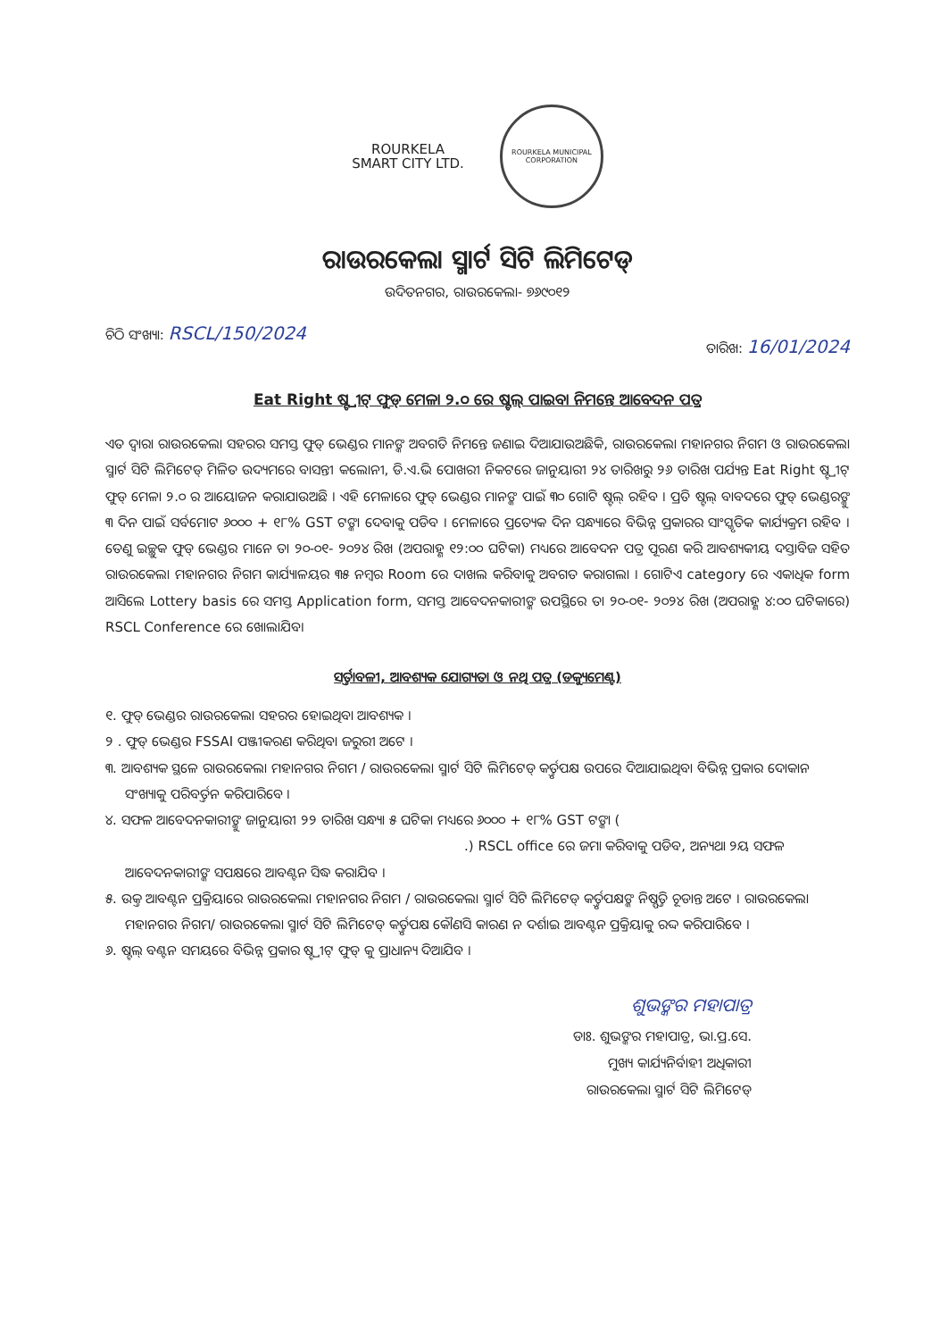ROURKELA
SMART CITY LTD.
ROURKELA MUNICIPAL CORPORATION
ରାଉରକେଲା ସ୍ମାର୍ଟ ସିଟି ଲିମିଟେଡ୍
ଉଦିତନଗର, ରାଉରକେଲା- ୭୬୯୦୧୨
ଚିଠି ସଂଖ୍ୟା: RSCL/150/2024
ତାରିଖ: 16/01/2024
Eat Right ଷ୍ଟ୍ରୀଟ୍ ଫୁଡ୍ ମେଳା ୨.୦ ରେ ଷ୍ଟଲ୍ ପାଇବା ନିମନ୍ତେ ଆବେଦନ ପତ୍ର
ଏତ ଦ୍ୱାରା ରାଉରକେଲା ସହରର ସମସ୍ତ ଫୁଡ୍ ଭେଣ୍ଡର ମାନଙ୍କ ଅବଗତି ନିମନ୍ତେ ଜଣାଇ ଦିଆଯାଉଅଛିକି, ରାଉରକେଲା ମହାନଗର ନିଗମ ଓ ରାଉରକେଲା ସ୍ମାର୍ଟ ସିଟି ଲିମିଟେଡ୍ ମିଳିତ ଉଦ୍ୟମରେ ବାସନ୍ତୀ କଲୋନୀ, ଡି.ଏ.ଭି ପୋଖରୀ ନିକଟରେ ଜାନୁୟାରୀ ୨୪ ତାରିଖରୁ ୨୬ ତାରିଖ ପର୍ଯ୍ୟନ୍ତ Eat Right ଷ୍ଟ୍ରୀଟ୍ ଫୁଡ୍ ମେଳା ୨.୦ ର ଆୟୋଜନ କରାଯାଉଅଛି । ଏହି ମେଳାରେ ଫୁଡ୍ ଭେଣ୍ଡର ମାନଙ୍କ ପାଇଁ ୩୦ ଗୋଟି ଷ୍ଟଲ୍ ରହିବ । ପ୍ରତି ଷ୍ଟଲ୍ ବାବଦରେ ଫୁଡ୍ ଭେଣ୍ଡରଙ୍କୁ ୩ ଦିନ ପାଇଁ ସର୍ବମୋଟ ୬୦୦୦ + ୧୮% GST ଟଙ୍କା ଦେବାକୁ ପଡିବ । ମେଳାରେ ପ୍ରତ୍ୟେକ ଦିନ ସନ୍ଧ୍ୟାରେ ବିଭିନ୍ନ ପ୍ରକାରର ସାଂସ୍କୃତିକ କାର୍ଯ୍ୟକ୍ରମ ରହିବ । ତେଣୁ ଇଚ୍ଛୁକ ଫୁଡ୍ ଭେଣ୍ଡର ମାନେ ତା ୨୦-୦୧- ୨୦୨୪ ରିଖ (ଅପରାହ୍ଣ ୧୨:୦୦ ଘଟିକା) ମଧ୍ୟରେ ଆବେଦନ ପତ୍ର ପୂରଣ କରି ଆବଶ୍ୟକୀୟ ଦସ୍ତାବିଜ ସହିତ ରାଉରକେଲା ମହାନଗର ନିଗମ କାର୍ଯ୍ୟାଳୟର ୩୫ ନମ୍ବର Room ରେ ଦାଖଲ କରିବାକୁ ଅବଗତ କରାଗଲା । ଗୋଟିଏ category ରେ ଏକାଧିକ form ଆସିଲେ Lottery basis ରେ ସମସ୍ତ Application form, ସମସ୍ତ ଆବେଦନକାରୀଙ୍କ ଉପସ୍ଥିରେ ତା ୨୦-୦୧- ୨୦୨୪ ରିଖ (ଅପରାହ୍ଣ ୪:୦୦ ଘଟିକାରେ) RSCL Conference ରେ ଖୋଲାଯିବ।
ସର୍ତ୍ତାବଳୀ, ଆବଶ୍ୟକ ଯୋଗ୍ୟତା ଓ ନଥି ପତ୍ର (ଡକ୍ୟୁମେଣ୍ଟ)
୧. ଫୁଡ୍ ଭେଣ୍ଡର ରାଉରକେଲା ସହରର ହୋଇଥିବା ଆବଶ୍ୟକ ।
୨ . ଫୁଡ୍ ଭେଣ୍ଡର FSSAI ପଞ୍ଜୀକରଣ କରିଥିବା ଜରୁରୀ ଅଟେ ।
୩. ଆବଶ୍ୟକ ସ୍ଥଳେ ରାଉରକେଲା ମହାନଗର ନିଗମ / ରାଉରକେଲା ସ୍ମାର୍ଟ ସିଟି ଲିମିଟେଡ୍ କର୍ତ୍ତୃପକ୍ଷ ଉପରେ ଦିଆଯାଇଥିବା ବିଭିନ୍ନ ପ୍ରକାର ଦୋକାନ ସଂଖ୍ୟାକୁ ପରିବର୍ତ୍ତନ କରିପାରିବେ ।
୪. ସଫଳ ଆବେଦନକାରୀଙ୍କୁ ଜାନୁୟାରୀ ୨୨ ତାରିଖ ସନ୍ଧ୍ୟା ୫ ଘଟିକା ମଧ୍ୟରେ ୬୦୦୦ + ୧୮% GST ଟଙ୍କା (
.) RSCL office ରେ ଜମା କରିବାକୁ ପଡିବ, ଅନ୍ୟଥା ୨ୟ ସଫଳ ଆବେଦନକାରୀଙ୍କ ସପକ୍ଷରେ ଆବଣ୍ଟନ ସିଦ୍ଧ କରାଯିବ ।
୫. ଉକ୍ତ ଆବଣ୍ଟନ ପ୍ରକ୍ରିୟାରେ ରାଉରକେଲା ମହାନଗର ନିଗମ / ରାଉରକେଲା ସ୍ମାର୍ଟ ସିଟି ଲିମିଟେଡ୍ କର୍ତ୍ତୃପକ୍ଷଙ୍କ ନିଷ୍ପତ୍ତି ଚୂଡାନ୍ତ ଅଟେ । ରାଉରକେଲା ମହାନଗର ନିଗମ/ ରାଉରକେଲା ସ୍ମାର୍ଟ ସିଟି ଲିମିଟେଡ୍ କର୍ତ୍ତୃପକ୍ଷ କୌଣସି କାରଣ ନ ଦର୍ଶାଇ ଆବଣ୍ଟନ ପ୍ରକ୍ରିୟାକୁ ରଦ୍ଦ କରିପାରିବେ ।
୬. ଷ୍ଟଲ୍ ବଣ୍ଟନ ସମୟରେ ବିଭିନ୍ନ ପ୍ରକାର ଷ୍ଟ୍ରୀଟ୍ ଫୁଡ୍ କୁ ପ୍ରାଧାନ୍ୟ ଦିଆଯିବ ।
ଶୁଭଙ୍କର ମହାପାତ୍ର
ଡାଃ. ଶୁଭଙ୍କର ମହାପାତ୍ର, ଭା.ପ୍ର.ସେ.
ମୁଖ୍ୟ କାର୍ଯ୍ୟନିର୍ବାହୀ ଅଧିକାରୀ
ରାଉରକେଲା ସ୍ମାର୍ଟ ସିଟି ଲିମିଟେଡ୍